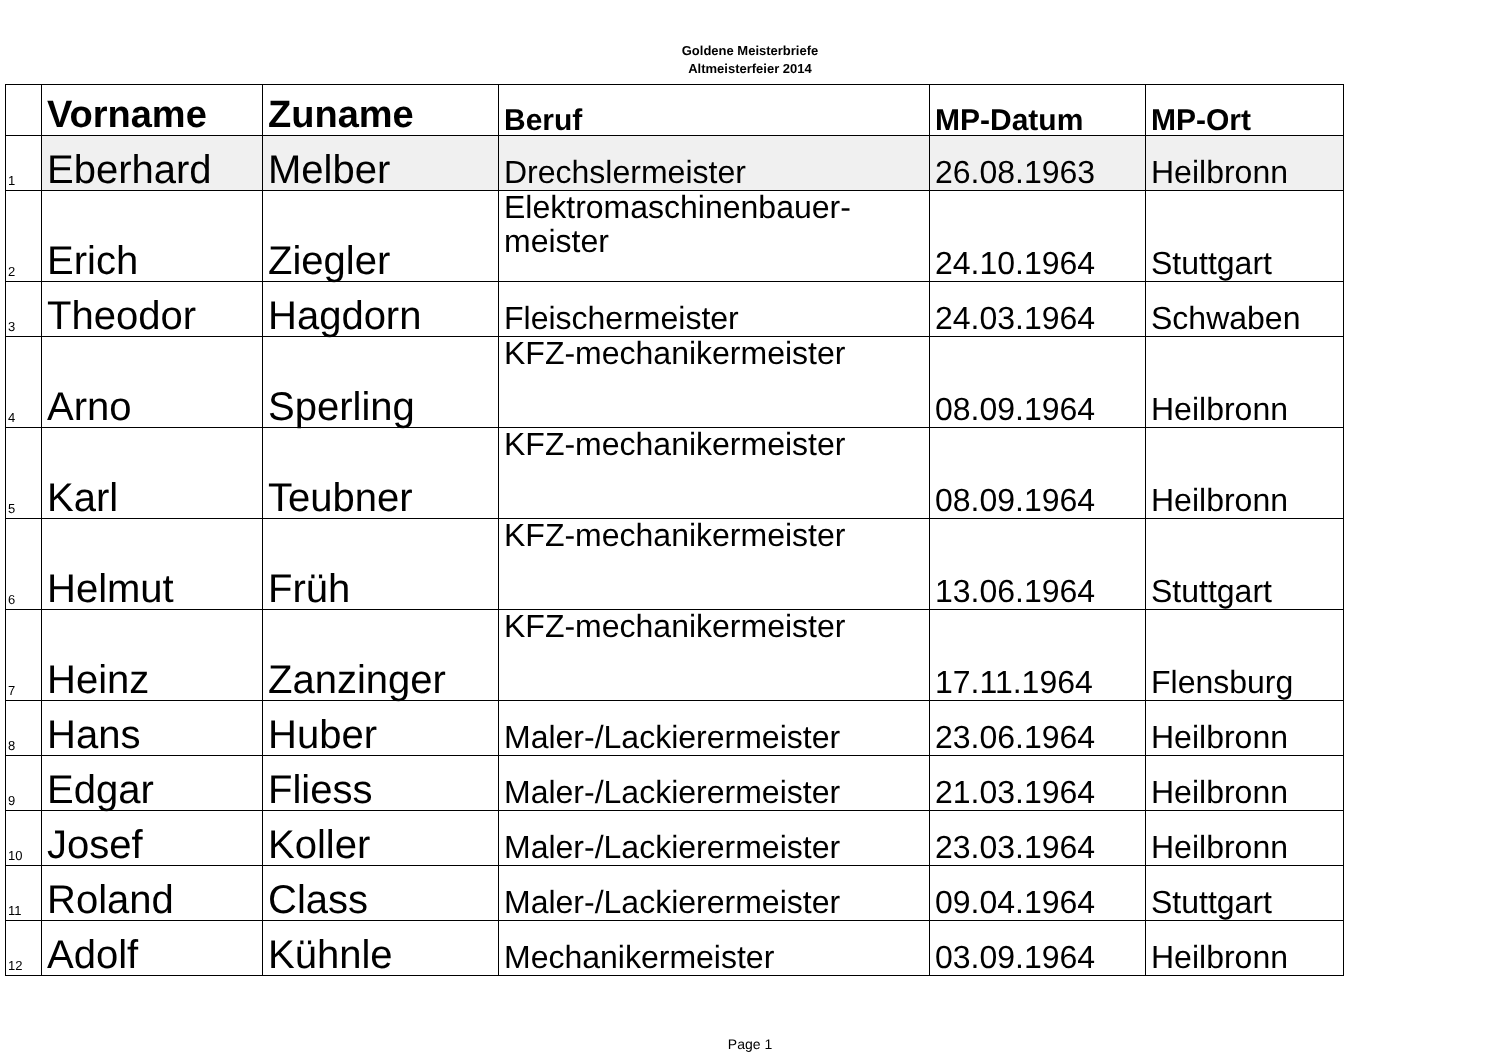Goldene Meisterbriefe
Altmeisterfeier 2014
| | Vorname | Zuname | Beruf | MP-Datum | MP-Ort |
| --- | --- | --- | --- | --- | --- |
| 1 | Eberhard | Melber | Drechslermeister | 26.08.1963 | Heilbronn |
| 2 | Erich | Ziegler | Elektromaschinenbauer- meister | 24.10.1964 | Stuttgart |
| 3 | Theodor | Hagdorn | Fleischermeister | 24.03.1964 | Schwaben |
| 4 | Arno | Sperling | KFZ-mechanikermeister | 08.09.1964 | Heilbronn |
| 5 | Karl | Teubner | KFZ-mechanikermeister | 08.09.1964 | Heilbronn |
| 6 | Helmut | Früh | KFZ-mechanikermeister | 13.06.1964 | Stuttgart |
| 7 | Heinz | Zanzinger | KFZ-mechanikermeister | 17.11.1964 | Flensburg |
| 8 | Hans | Huber | Maler-/Lackierermeister | 23.06.1964 | Heilbronn |
| 9 | Edgar | Fliess | Maler-/Lackierermeister | 21.03.1964 | Heilbronn |
| 10 | Josef | Koller | Maler-/Lackierermeister | 23.03.1964 | Heilbronn |
| 11 | Roland | Class | Maler-/Lackierermeister | 09.04.1964 | Stuttgart |
| 12 | Adolf | Kühnle | Mechanikermeister | 03.09.1964 | Heilbronn |
Page 1